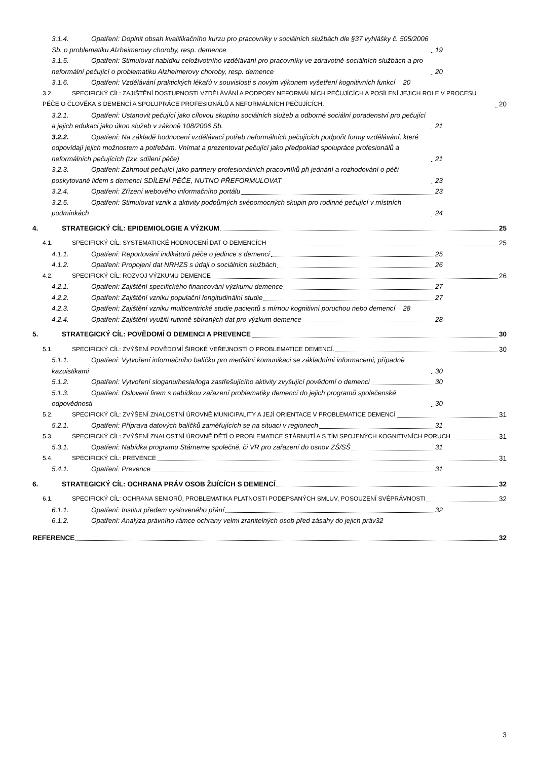3.1.4. Opatření: Doplnit obsah kvalifikačního kurzu pro pracovníky v sociálních službách dle §37 vyhlášky č. 505/2006 Sb. o problematiku Alzheimerovy choroby, resp. demence 19
3.1.5. Opatření: Stimulovat nabídku celoživotního vzdělávání pro pracovníky ve zdravotně-sociálních službách a pro neformální pečující o problematiku Alzheimerovy choroby, resp. demence 20
3.1.6. Opatření: Vzdělávání praktických lékařů v souvislosti s novým výkonem vyšetření kognitivních funkcí 20
3.2. SPECIFICKÝ CÍL: ZAJIŠTĚNÍ DOSTUPNOSTI VZDĚLÁVÁNÍ A PODPORY NEFORMÁLNÍCH PEČUJÍCÍCH A POSÍLENÍ JEJICH ROLE V PROCESU PÉČE O ČLOVĚKA S DEMENCÍ A SPOLUPRÁCE PROFESIONÁLŮ A NEFORMÁLNÍCH PEČUJÍCÍCH. 20
3.2.1. Opatření: Ustanovit pečující jako cílovou skupinu sociálních služeb a odborné sociální poradenství pro pečující a jejich edukaci jako úkon služeb v zákoně 108/2006 Sb. 21
3.2.2. Opatření: Na základě hodnocení vzdělávací potřeb neformálních pečujících podpořit formy vzdělávání, které odpovídají jejich možnostem a potřebám. Vnímat a prezentovat pečující jako předpoklad spolupráce profesionálů a neformálních pečujících (tzv. sdílení péče) 21
3.2.3. Opatření: Zahrnout pečující jako partnery profesionálních pracovníků při jednání a rozhodování o péči poskytované lidem s demencí SDÍLENÍ PÉČE, NUTNO PŘEFORMULOVAT 23
3.2.4. Opatření: Zřízení webového informačního portálu 23
3.2.5. Opatření: Stimulovat vznik a aktivity podpůrných svépomocných skupin pro rodinné pečující v místních podmínkách 24
4. STRATEGICKÝ CÍL: EPIDEMIOLOGIE A VÝZKUM 25
4.1. SPECIFICKÝ CÍL: SYSTEMATICKÉ HODNOCENÍ DAT O DEMENCÍCH 25
4.1.1. Opatření: Reportování indikátorů péče o jedince s demencí 25
4.1.2. Opatření: Propojení dat NRHZS s údaji o sociálních službách 26
4.2. SPECIFICKÝ CÍL: ROZVOJ VÝZKUMU DEMENCE 26
4.2.1. Opatření: Zajištění specifického financování výzkumu demence 27
4.2.2. Opatření: Zajištění vzniku populační longitudinální studie 27
4.2.3. Opatření: Zajištění vzniku multicentrické studie pacientů s mírnou kognitivní poruchou nebo demencí 28
4.2.4. Opatření: Zajištění využití rutinně sbíraných dat pro výzkum demence 28
5. STRATEGICKÝ CÍL: POVĚDOMÍ O DEMENCI A PREVENCE 30
5.1. SPECIFICKÝ CÍL: ZVÝŠENÍ POVĚDOMÍ ŠIROKÉ VEŘEJNOSTI O PROBLEMATICE DEMENCÍ. 30
5.1.1. Opatření: Vytvoření informačního balíčku pro mediální komunikaci se základními informacemi, případně kazuistikami 30
5.1.2. Opatření: Vytvoření sloganu/hesla/loga zastřešujícího aktivity zvyšující povědomí o demenci 30
5.1.3. Opatření: Oslovení firem s nabídkou zařazení problematiky demencí do jejich programů společenské odpovědnosti 30
5.2. SPECIFICKÝ CÍL: ZVÝŠENÍ ZNALOSTNÍ ÚROVNĚ MUNICIPALITY A JEJÍ ORIENTACE V PROBLEMATICE DEMENCÍ 31
5.2.1. Opatření: Příprava datových balíčků zaměřujících se na situaci v regionech 31
5.3. SPECIFICKÝ CÍL: ZVÝŠENÍ ZNALOSTNÍ ÚROVNĚ DĚTÍ O PROBLEMATICE STÁRNUTÍ A S TÍM SPOJENÝCH KOGNITIVNÍCH PORUCH 31
5.3.1. Opatření: Nabídka programu Stárneme společně, či VR pro zařazení do osnov ZŠ/SŠ 31
5.4. SPECIFICKÝ CÍL: PREVENCE 31
5.4.1. Opatření: Prevence 31
6. STRATEGICKÝ CÍL: OCHRANA PRÁV OSOB ŽIJÍCÍCH S DEMENCÍ 32
6.1. SPECIFICKÝ CÍL: OCHRANA SENIORŮ, PROBLEMATIKA PLATNOSTI PODEPSANÝCH SMLUV, POSOUZENÍ SVÉPRÁVNOSTI 32
6.1.1. Opatření: Institut předem vysloveného přání 32
6.1.2. Opatření: Analýza právního rámce ochrany velmi zranitelných osob před zásahy do jejich práv 32
REFERENCE 32
3